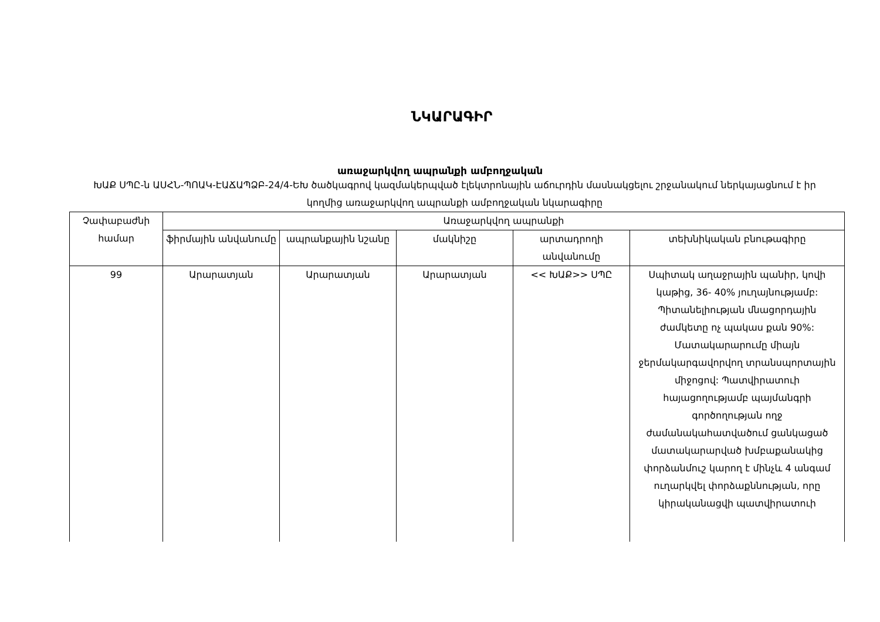ՆԿԱՐԱԳԻՐ
առաջարկվող ապրանքի ամբողջական
ԽԱՔ ՍՊԸ-ն ԱՍՀՆ-ՊՈԱԿ-ԷԱՃԱՊՁԲ-24/4-ԵԽ ծածկագրով կազմակերպված էլեկտրոնային աճուրդին մասնակցելու շրջանակում ներկայացնում է իր կողմից առաջարկվող ապրանքի ամբողջական նկարագիրը
| Չափաբաժնի համար | Առաջարկվող ապրանքի | | | | |
| --- | --- | --- | --- | --- | --- |
| | ֆիրմային անվանումը | ապրանքային նշանը | մակնիշը | արտադրողի անվանումը | տեխնիկական բնութագիրը |
| 99 | Արարատյան | Արարատյան | Արարատյան | << ԽԱՔ>> ՍՊԸ | Սպիտակ աղաջրային պանիր, կովի կաթից, 36- 40% յուղայնությամբ: Պիտանելիության մնացորդային ժամկետը ոչ պակաս քան 90%: Մատակարարումը միայն ջերմակարգավորվող տրանսպորտային միջոցով: Պատվիրատուի հայացողությամբ պայմանգրի գործողության ողջ ժամանակահատվածում ցանկացած մատակարարված խմբաքանակից փորձանմուշ կարող է մինչև 4 անգամ ուղարկվել փորձաքննության, որը կիրականացվի պատվիրատուի |